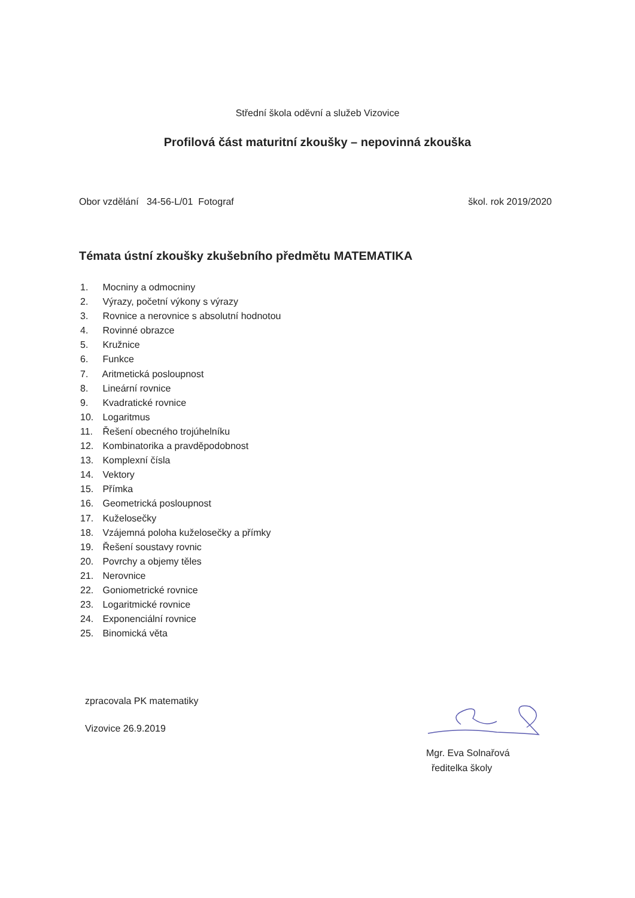Střední škola oděvní a služeb Vizovice
Profilová část maturitní zkoušky – nepovinná zkouška
Obor vzdělání 34-56-L/01 Fotograf škol. rok 2019/2020
Témata ústní zkoušky zkušebního předmětu MATEMATIKA
1. Mocniny a odmocniny
2. Výrazy, početní výkony s výrazy
3. Rovnice a nerovnice s absolutní hodnotou
4. Rovinné obrazce
5. Kružnice
6. Funkce
7. Aritmetická posloupnost
8. Lineární rovnice
9. Kvadratické rovnice
10. Logaritmus
11. Řešení obecného trojúhelníku
12. Kombinatorika a pravděpodobnost
13. Komplexní čísla
14. Vektory
15. Přímka
16. Geometrická posloupnost
17. Kuželosečky
18. Vzájemná poloha kuželosečky a přímky
19. Řešení soustavy rovnic
20. Povrchy a objemy těles
21. Nerovnice
22. Goniometrické rovnice
23. Logaritmické rovnice
24. Exponenciální rovnice
25. Binomická věta
zpracovala PK matematiky
Vizovice 26.9.2019
Mgr. Eva Solnařová
ředitelka školy